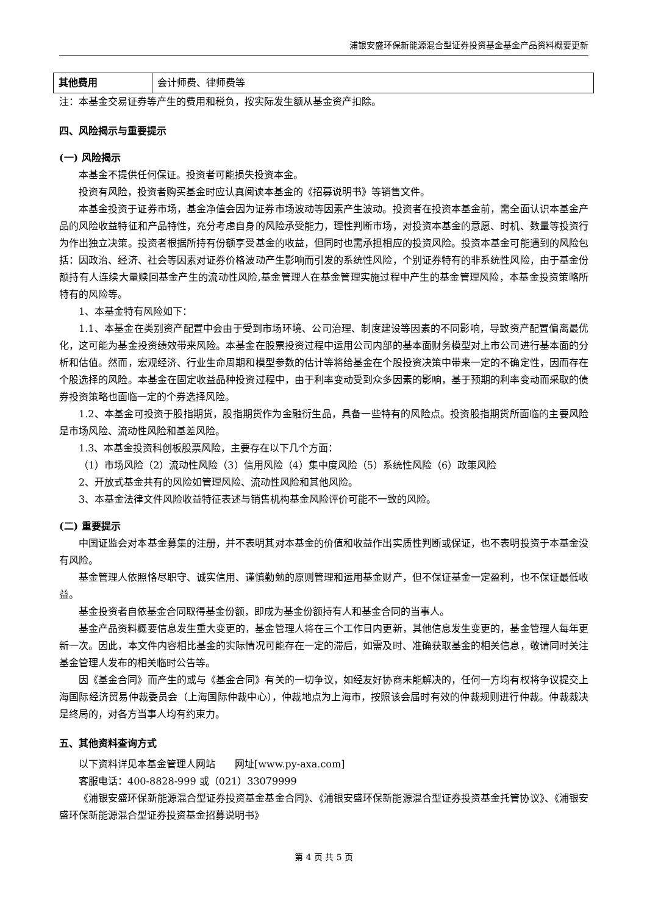浦银安盛环保新能源混合型证券投资基金基金产品资料概要更新
| 其他费用 | 会计师费、律师费等 |
注：本基金交易证券等产生的费用和税负，按实际发生额从基金资产扣除。
四、风险揭示与重要提示
(一) 风险揭示
本基金不提供任何保证。投资者可能损失投资本金。
投资有风险，投资者购买基金时应认真阅读本基金的《招募说明书》等销售文件。
本基金投资于证券市场，基金净值会因为证券市场波动等因素产生波动。投资者在投资本基金前，需全面认识本基金产品的风险收益特征和产品特性，充分考虑自身的风险承受能力，理性判断市场，对投资本基金的意愿、时机、数量等投资行为作出独立决策。投资者根据所持有份额享受基金的收益，但同时也需承担相应的投资风险。投资本基金可能遇到的风险包括：因政治、经济、社会等因素对证券价格波动产生影响而引发的系统性风险，个别证券特有的非系统性风险，由于基金份额持有人连续大量赎回基金产生的流动性风险,基金管理人在基金管理实施过程中产生的基金管理风险，本基金投资策略所特有的风险等。
1、本基金特有风险如下：
1.1、本基金在类别资产配置中会由于受到市场环境、公司治理、制度建设等因素的不同影响，导致资产配置偏离最优化，这可能为基金投资绩效带来风险。本基金在股票投资过程中运用公司内部的基本面财务模型对上市公司进行基本面的分析和估值。然而，宏观经济、行业生命周期和模型参数的估计等将给基金在个股投资决策中带来一定的不确定性，因而存在个股选择的风险。本基金在固定收益品种投资过程中，由于利率变动受到众多因素的影响，基于预期的利率变动而采取的债券投资策略也面临一定的个券选择风险。
1.2、本基金可投资于股指期货，股指期货作为金融衍生品，具备一些特有的风险点。投资股指期货所面临的主要风险是市场风险、流动性风险和基差风险。
1.3、本基金投资科创板股票风险，主要存在以下几个方面：
（1）市场风险（2）流动性风险（3）信用风险（4）集中度风险（5）系统性风险（6）政策风险
2、开放式基金共有的风险如管理风险、流动性风险和其他风险。
3、本基金法律文件风险收益特征表述与销售机构基金风险评价可能不一致的风险。
(二) 重要提示
中国证监会对本基金募集的注册，并不表明其对本基金的价值和收益作出实质性判断或保证，也不表明投资于本基金没有风险。
基金管理人依照恪尽职守、诚实信用、谨慎勤勉的原则管理和运用基金财产，但不保证基金一定盈利，也不保证最低收益。
基金投资者自依基金合同取得基金份额，即成为基金份额持有人和基金合同的当事人。
基金产品资料概要信息发生重大变更的，基金管理人将在三个工作日内更新，其他信息发生变更的，基金管理人每年更新一次。因此，本文件内容相比基金的实际情况可能存在一定的滞后，如需及时、准确获取基金的相关信息，敬请同时关注基金管理人发布的相关临时公告等。
因《基金合同》而产生的或与《基金合同》有关的一切争议，如经友好协商未能解决的，任何一方均有权将争议提交上海国际经济贸易仲裁委员会（上海国际仲裁中心），仲裁地点为上海市，按照该会届时有效的仲裁规则进行仲裁。仲裁裁决是终局的，对各方当事人均有约束力。
五、其他资料查询方式
以下资料详见本基金管理人网站　　网址[www.py-axa.com]
客服电话：400-8828-999 或（021）33079999
《浦银安盛环保新能源混合型证券投资基金基金合同》、《浦银安盛环保新能源混合型证券投资基金托管协议》、《浦银安盛环保新能源混合型证券投资基金招募说明书》
第 4 页 共 5 页